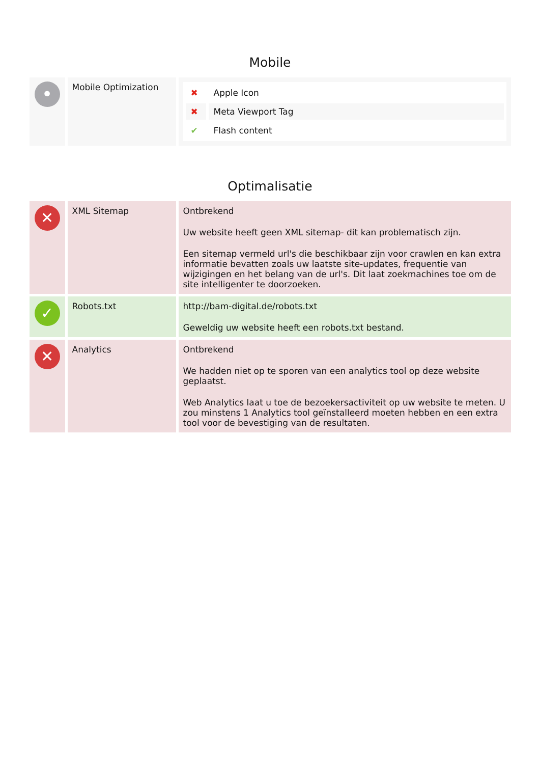Mobile
| • | Mobile Optimization | / ✖ / Apple Icon / / ✖ / Meta Viewport Tag / / ✔ / Flash content / |
Optimalisatie
| ✕ | XML Sitemap | Ontbrekend Uw website heeft geen XML sitemap- dit kan problematisch zijn. Een sitemap vermeld url's die beschikbaar zijn voor crawlen en kan extra informatie bevatten zoals uw laatste site-updates, frequentie van wijzigingen en het belang van de url's. Dit laat zoekmachines toe om de site intelligenter te doorzoeken. |
| ✓ | Robots.txt | http://bam-digital.de/robots.txt Geweldig uw website heeft een robots.txt bestand. |
| ✕ | Analytics | Ontbrekend We hadden niet op te sporen van een analytics tool op deze website geplaatst. Web Analytics laat u toe de bezoekersactiviteit op uw website te meten. U zou minstens 1 Analytics tool geïnstalleerd moeten hebben en een extra tool voor de bevestiging van de resultaten. |